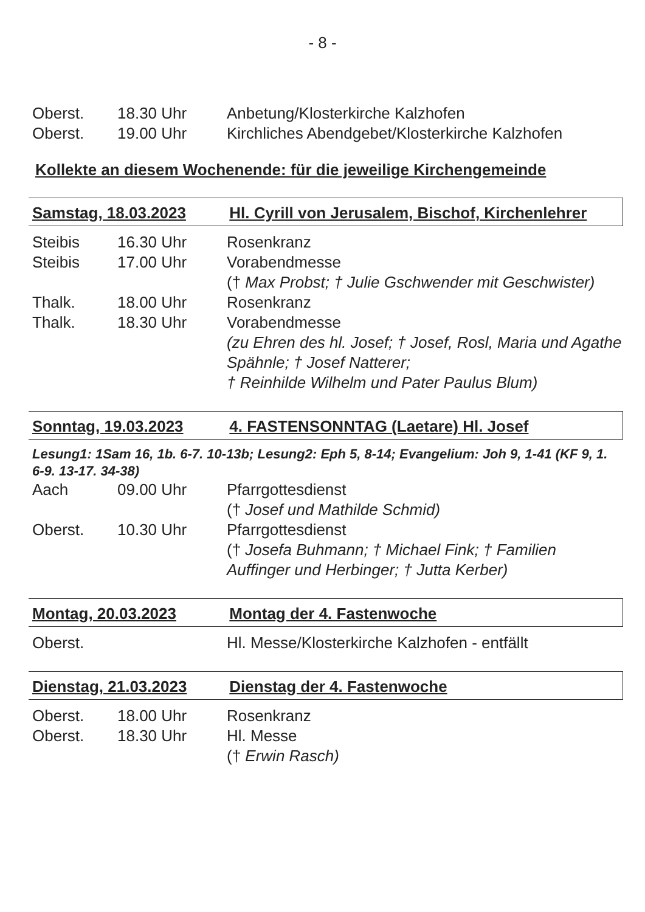- 8 -
Oberst. 18.30 Uhr Anbetung/Klosterkirche Kalzhofen
Oberst. 19.00 Uhr Kirchliches Abendgebet/Klosterkirche Kalzhofen
Kollekte an diesem Wochenende: für die jeweilige Kirchengemeinde
Samstag, 18.03.2023 Hl. Cyrill von Jerusalem, Bischof, Kirchenlehrer
Steibis 16.30 Uhr Rosenkranz
Steibis 17.00 Uhr Vorabendmesse
(† Max Probst; † Julie Gschwender mit Geschwister)
Thalk. 18.00 Uhr Rosenkranz
Thalk. 18.30 Uhr Vorabendmesse
(zu Ehren des hl. Josef; † Josef, Rosl, Maria und Agathe Spähnle; † Josef Natterer;
† Reinhilde Wilhelm und Pater Paulus Blum)
Sonntag, 19.03.2023 4. FASTENSONNTAG (Laetare) Hl. Josef
Lesung1: 1Sam 16, 1b. 6-7. 10-13b; Lesung2: Eph 5, 8-14; Evangelium: Joh 9, 1-41 (KF 9, 1. 6-9. 13-17. 34-38)
Aach 09.00 Uhr Pfarrgottesdienst
(† Josef und Mathilde Schmid)
Oberst. 10.30 Uhr Pfarrgottesdienst
(† Josefa Buhmann; † Michael Fink; † Familien Auffinger und Herbinger; † Jutta Kerber)
Montag, 20.03.2023 Montag der 4. Fastenwoche
Oberst. Hl. Messe/Klosterkirche Kalzhofen - entfällt
Dienstag, 21.03.2023 Dienstag der 4. Fastenwoche
Oberst. 18.00 Uhr Rosenkranz
Oberst. 18.30 Uhr Hl. Messe
(† Erwin Rasch)